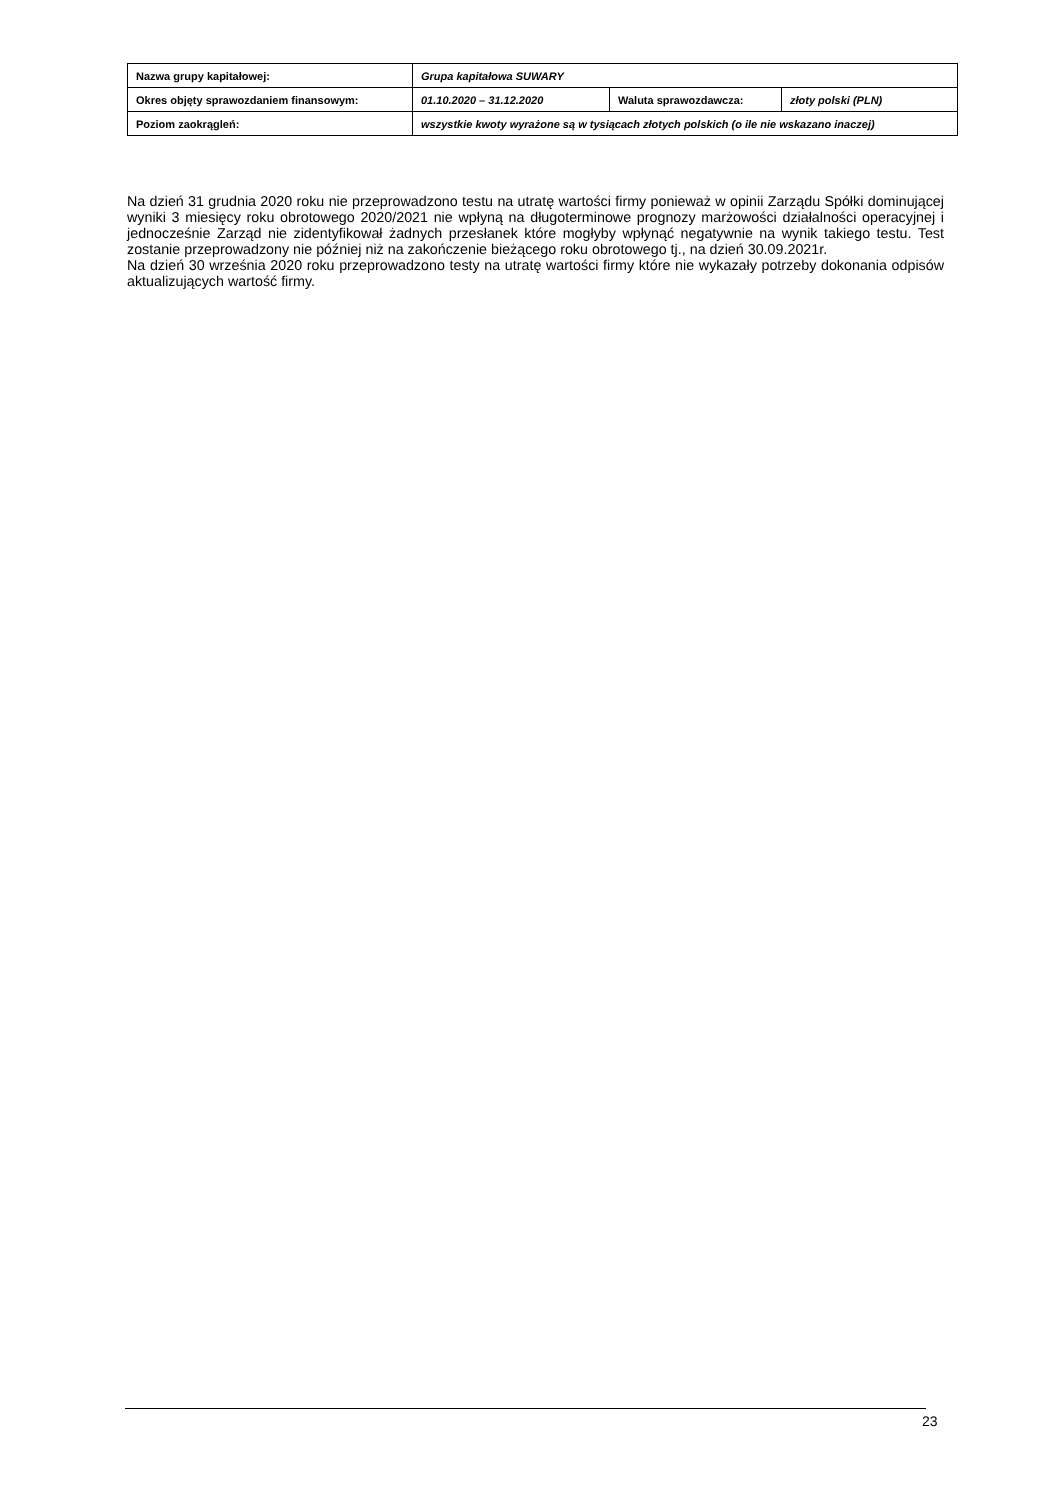| Nazwa grupy kapitałowej: | Grupa kapitałowa SUWARY | | |
| Okres objęty sprawozdaniem finansowym: | 01.10.2020 – 31.12.2020 | Waluta sprawozdawcza: | złoty polski (PLN) |
| Poziom zaokrągleń: | wszystkie kwoty wyrażone są w tysiącach złotych polskich (o ile nie wskazano inaczej) | | |
Na dzień 31 grudnia 2020 roku nie przeprowadzono testu na utratę wartości firmy ponieważ w opinii Zarządu Spółki dominującej wyniki 3 miesięcy roku obrotowego 2020/2021 nie wpłyną na długoterminowe prognozy marżowości działalności operacyjnej i jednocześnie Zarząd nie zidentyfikował żadnych przesłanek które mogłyby wpłynąć negatywnie na wynik takiego testu. Test zostanie przeprowadzony nie później niż na zakończenie bieżącego roku obrotowego tj., na dzień 30.09.2021r.
Na dzień 30 września 2020 roku przeprowadzono testy na utratę wartości firmy które nie wykazały potrzeby dokonania odpisów aktualizujących wartość firmy.
23